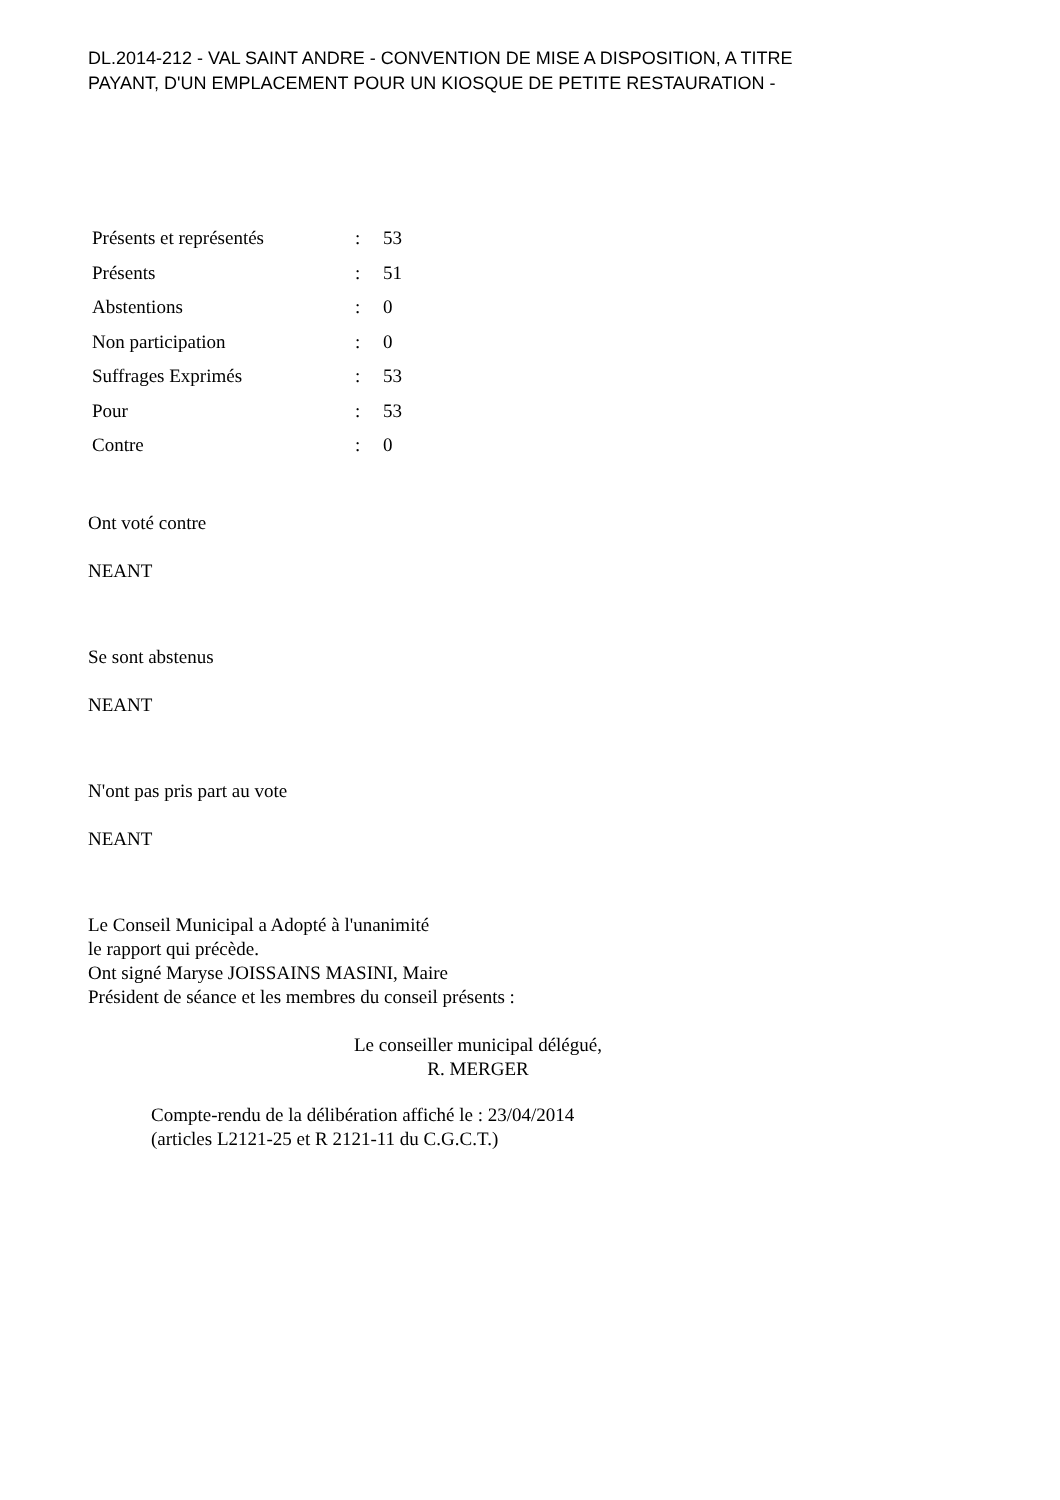DL.2014-212 - VAL SAINT ANDRE - CONVENTION DE MISE A DISPOSITION, A TITRE
PAYANT, D'UN EMPLACEMENT POUR UN KIOSQUE DE PETITE RESTAURATION -
| Présents et représentés | : | 53 |
| Présents | : | 51 |
| Abstentions | : | 0 |
| Non participation | : | 0 |
| Suffrages Exprimés | : | 53 |
| Pour | : | 53 |
| Contre | : | 0 |
Ont voté contre
NEANT
Se sont abstenus
NEANT
N'ont pas pris part au vote
NEANT
Le Conseil Municipal a Adopté à l'unanimité
le rapport qui précède.
Ont signé Maryse JOISSAINS MASINI, Maire
Président de séance et les membres du conseil présents :
Le conseiller municipal délégué,
R. MERGER
Compte-rendu de la délibération affiché le : 23/04/2014
(articles L2121-25 et R 2121-11 du C.G.C.T.)